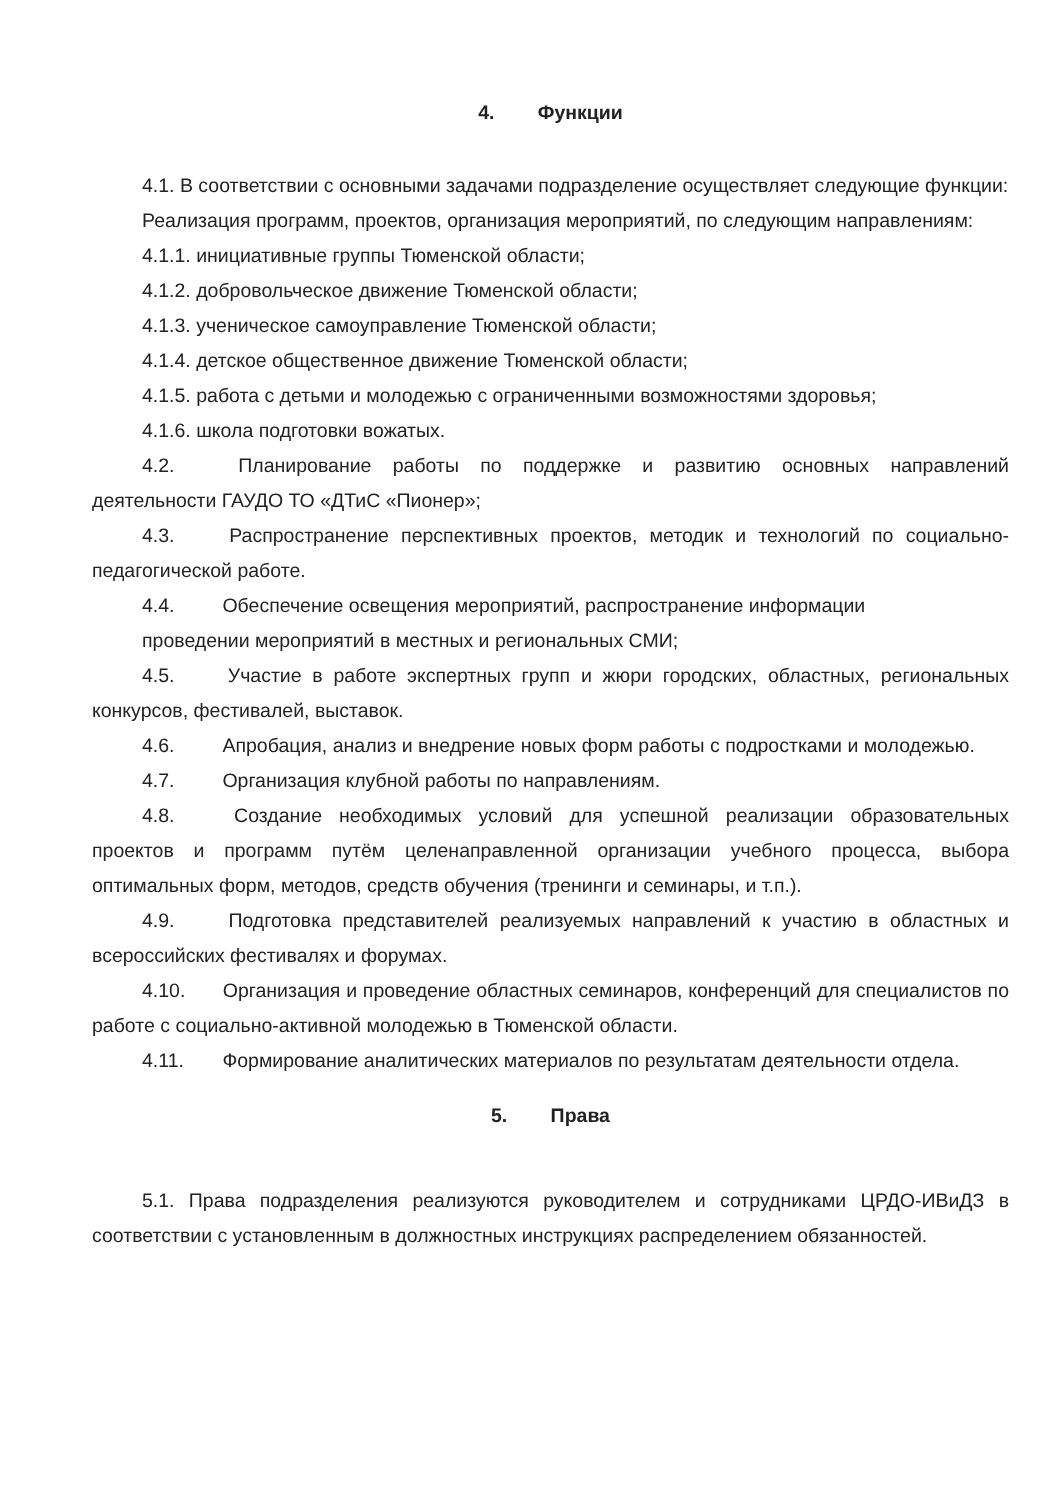4. Функции
4.1. В соответствии с основными задачами подразделение осуществляет следующие функции:
Реализация программ, проектов, организация мероприятий, по следующим направлениям:
4.1.1. инициативные группы Тюменской области;
4.1.2. добровольческое движение Тюменской области;
4.1.3. ученическое самоуправление Тюменской области;
4.1.4. детское общественное движение Тюменской области;
4.1.5. работа с детьми и молодежью с ограниченными возможностями здоровья;
4.1.6. школа подготовки вожатых.
4.2. Планирование работы по поддержке и развитию основных направлений деятельности ГАУДО ТО «ДТиС «Пионер»;
4.3. Распространение перспективных проектов, методик и технологий по социально-педагогической работе.
4.4. Обеспечение освещения мероприятий, распространение информации
проведении мероприятий в местных и региональных СМИ;
4.5. Участие в работе экспертных групп и жюри городских, областных, региональных конкурсов, фестивалей, выставок.
4.6. Апробация, анализ и внедрение новых форм работы с подростками и молодежью.
4.7. Организация клубной работы по направлениям.
4.8. Создание необходимых условий для успешной реализации образовательных проектов и программ путём целенаправленной организации учебного процесса, выбора оптимальных форм, методов, средств обучения (тренинги и семинары, и т.п.).
4.9. Подготовка представителей реализуемых направлений к участию в областных и всероссийских фестивалях и форумах.
4.10. Организация и проведение областных семинаров, конференций для специалистов по работе с социально-активной молодежью в Тюменской области.
4.11. Формирование аналитических материалов по результатам деятельности отдела.
5. Права
5.1. Права подразделения реализуются руководителем и сотрудниками ЦРДО-ИВиДЗ в соответствии с установленным в должностных инструкциях распределением обязанностей.